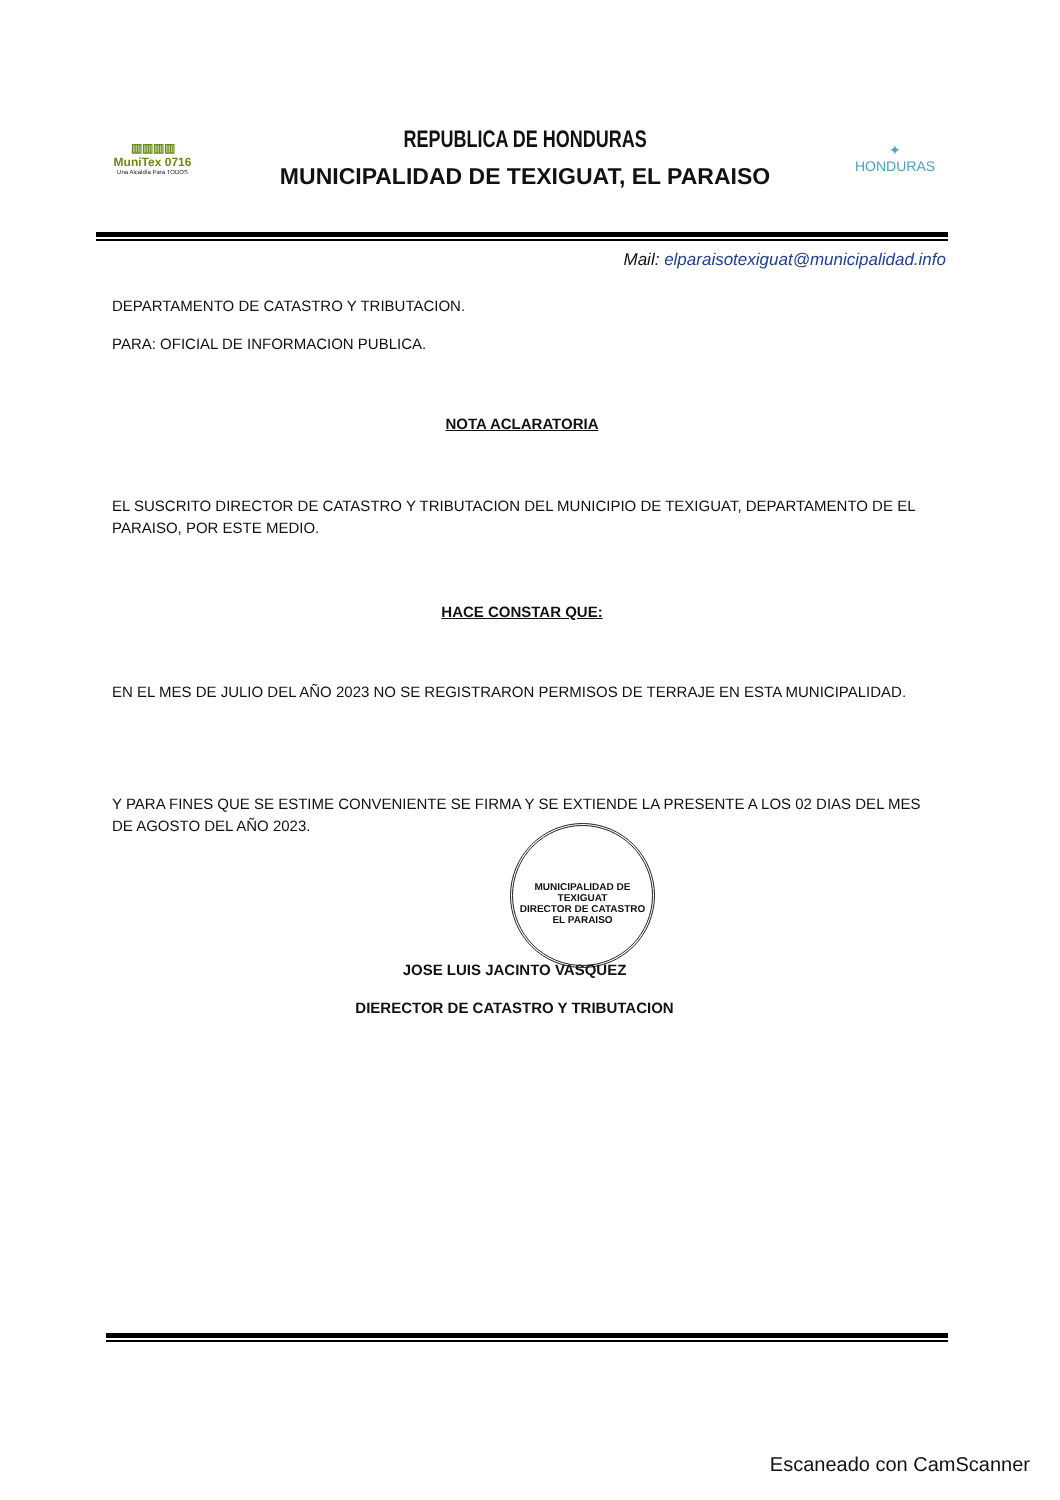▥▥▥▥
MuniTex 0716
Una Alcaldía Para TODOS
REPUBLICA DE HONDURAS
MUNICIPALIDAD DE TEXIGUAT, EL PARAISO
✦
HONDURAS
Mail: elparaisotexiguat@municipalidad.info
DEPARTAMENTO DE CATASTRO Y TRIBUTACION.
PARA: OFICIAL DE INFORMACION PUBLICA.
NOTA ACLARATORIA
EL SUSCRITO DIRECTOR DE CATASTRO Y TRIBUTACION DEL MUNICIPIO DE TEXIGUAT, DEPARTAMENTO DE EL PARAISO, POR ESTE MEDIO.
HACE CONSTAR QUE:
EN EL MES DE JULIO DEL AÑO 2023 NO SE REGISTRARON PERMISOS DE TERRAJE EN ESTA MUNICIPALIDAD.
Y PARA FINES QUE SE ESTIME CONVENIENTE SE FIRMA Y SE EXTIENDE LA PRESENTE A LOS 02 DIAS DEL MES DE AGOSTO DEL AÑO 2023.
JOSE LUIS JACINTO VASQUEZ
DIERECTOR DE CATASTRO Y TRIBUTACION
MUNICIPALIDAD DE TEXIGUAT
DIRECTOR DE CATASTRO
EL PARAISO
Escaneado con CamScanner